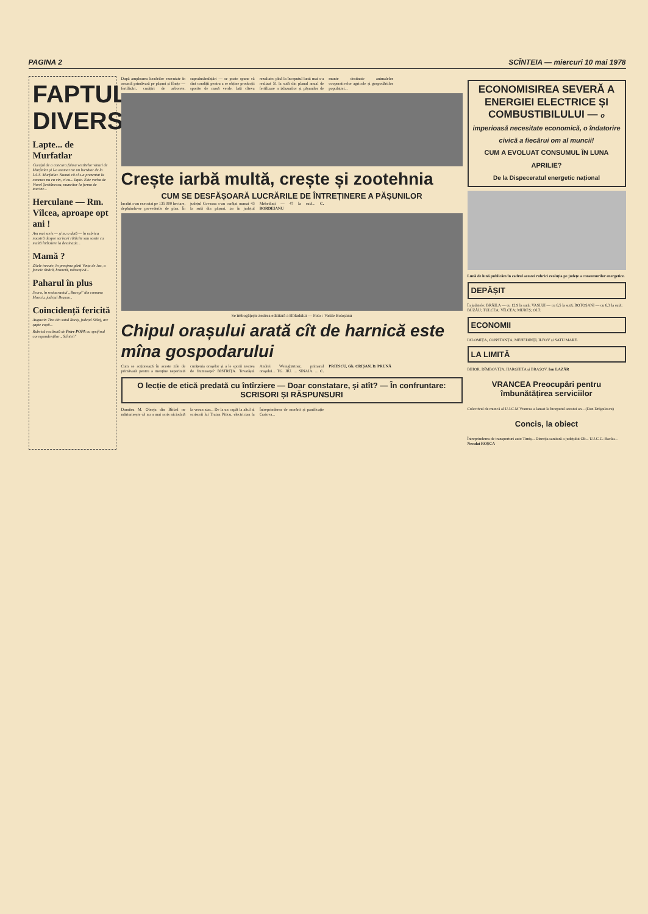PAGINA 2 SCÎNTEIA — miercuri 10 mai 1978
FAPTUL DIVERS
Lapte... de Murfatlar
Curajul de a concura faima vestitelor vinuri de Murfatlar și l-a asumat tot un lucrător de la I.A.S. Murfatlar. Numai că el s-a prezentat la concurs nu cu vin, ci cu... lapte. Este vorba de Viorel Șerbănescu, muncitor la ferma de taurine...
Herculane — Rm. Vîlcea, aproape opt ani !
Am mai scris — și nu o dată — în rubrica noastră despre scrisori rătăcite sau sosite cu multă întîrziere la destinație...
Mamă ?
Zilele trecute, în preajma gării Vințu de Jos, o femeie tînără, brunetă, mărunțică...
Paharul în plus
Seara, în restaurantul „Bucegi" din comuna Moeciu, județul Brașov...
Coincidență fericită
Augustin Tira din satul Raciș, județul Sălaj, are șapte copii...
Rubrică realizată de Petre POPA cu sprijinul corespondenților „Scînteii"
După amploarea lucrărilor executate în această primăvară pe pășuni și fînețe — fertilizări, curățiri de arborete, supraînsămînțări — se poate spune că sînt condiții pentru a se obține producții sporite de masă verde. Iată cîteva rezultate: pînă la începutul lunii mai s-a realizat 51 la sută din planul anual de fertilizare a izlazurilor și pășunilor de munte destinate animalelor cooperativelor agricole și gospodăriilor populației...
Crește iarbă multă, crește și zootehnia
CUM SE DESFĂȘOARĂ LUCRĂRILE DE ÎNTREȚINERE A PĂȘUNILOR
lucrări s-au executat pe 135 000 hectare, depășindu-se prevederile de plan. În județul Covasna s-au curățat numai 43 la sută din pășuni, iar în județul Mehedinți — 47 la sută... C. BORDEIANU
Se îmbogățește zestrea edilitară a Bîrladului — Foto : Vasile Botoșanu
Chipul orașului arată cît de harnică este mîna gospodarului
Cum se acționează în aceste zile de primăvară pentru a menține neperitată curățenia orașelor și a le sporii zestrea de frumusețe? BISTRIȚA. Tovarășul Andrei Weinghärtner, primarul orașului... TG. JIU. ... SINAIA. ... C. PRIESCU, Gh. CRIȘAN, D. PRUNĂ
O lecție de etică predată cu întîrziere — Doar constatare, și atît? — În confruntare: SCRISORI ȘI RĂSPUNSURI
Dumitru M. Obreja din Bîrlad ne mărturisește că nu a mai scris niciodată la vreun ziar... De la un capăt la altul al scrisorii lui Traian Piticu, electrician la Întreprinderea de morărit și panificație Craiova...
ECONOMISIREA SEVERĂ A ENERGIEI ELECTRICE ȘI COMBUSTIBILULUI — o imperioasă necesitate economică, o îndatorire civică a fiecărui om al muncii!
CUM A EVOLUAT CONSUMUL ÎN LUNA APRILIE?
De la Dispeceratul energetic național
Lună de lună publicăm în cadrul acestei rubrici evoluția pe județe a consumurilor energetice.
DEPĂȘIT
În județele: BRĂILA — cu 12,9 la sută; VASLUI — cu 6,5 la sută; BOTOȘANI — cu 6,3 la sută; BUZĂU; TULCEA; VÎLCEA; MUREȘ; OLT.
ECONOMII
IALOMIȚA, CONSTANȚA, MEHEDINȚI, ILFOV și SATU MARE.
LA LIMITĂ
BIHOR, DÎMBOVIȚA, HARGHITA și BRAȘOV. Ion LAZĂR
VRANCEA Preocupări pentru îmbunătățirea serviciilor
Colectivul de muncă al U.J.C.M Vrancea a lansat la începutul acestui an... (Dan Drăgulescu)
Concis, la obiect
Întreprinderea de transporturi auto Timiș... Direcția sanitară a județului Olt... U.J.C.C.-Bacău... Neculai ROȘCA